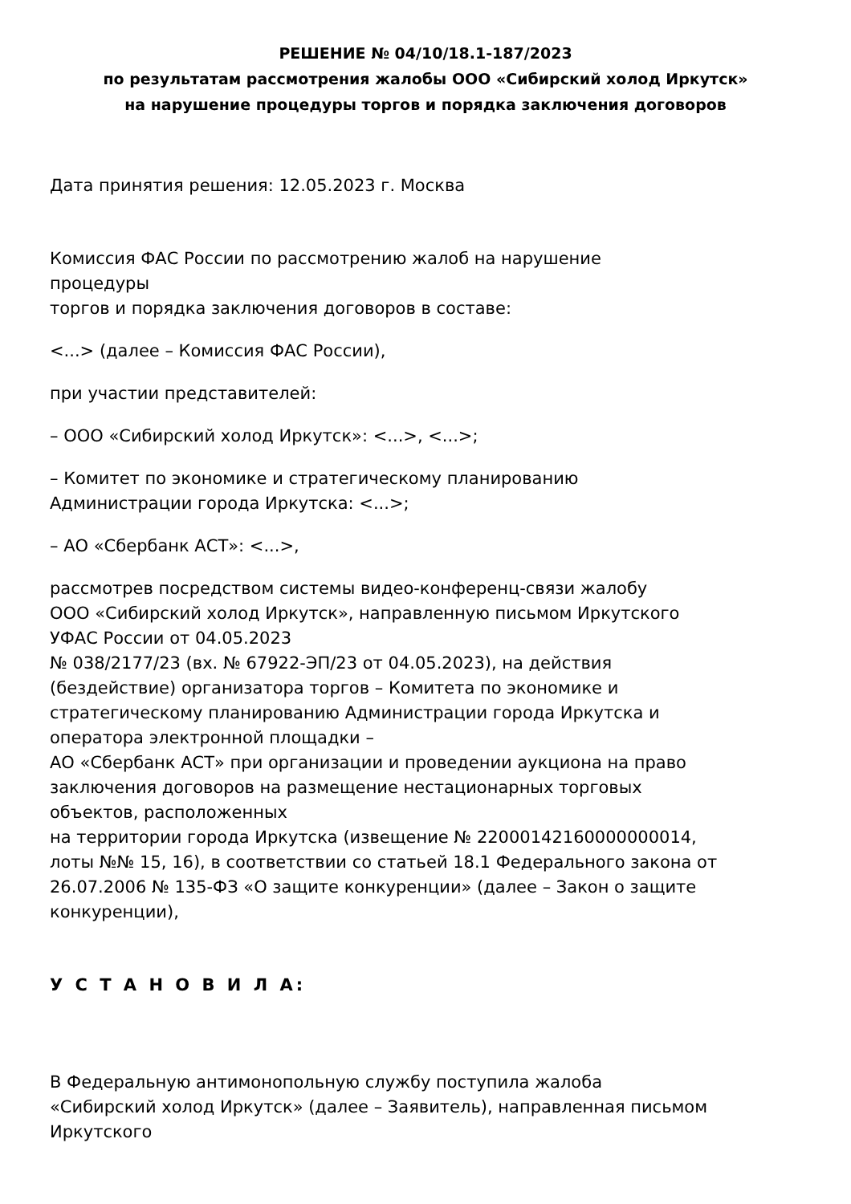РЕШЕНИЕ № 04/10/18.1-187/2023
по результатам рассмотрения жалобы ООО «Сибирский холод Иркутск»
на нарушение процедуры торгов и порядка заключения договоров
Дата принятия решения: 12.05.2023 г. Москва
Комиссия ФАС России по рассмотрению жалоб на нарушение
процедуры
торгов и порядка заключения договоров в составе:
<...> (далее – Комиссия ФАС России),
при участии представителей:
– ООО «Сибирский холод Иркутск»: <...>, <...>;
– Комитет по экономике и стратегическому планированию
Администрации города Иркутска: <...>;
– АО «Сбербанк АСТ»: <...>,
рассмотрев посредством системы видео-конференц-связи жалобу
ООО «Сибирский холод Иркутск», направленную письмом Иркутского
УФАС России от 04.05.2023
№ 038/2177/23 (вх. № 67922-ЭП/23 от 04.05.2023), на действия
(бездействие) организатора торгов – Комитета по экономике и
стратегическому планированию Администрации города Иркутска и
оператора электронной площадки –
АО «Сбербанк АСТ» при организации и проведении аукциона на право
заключения договоров на размещение нестационарных торговых
объектов, расположенных
на территории города Иркутска (извещение № 22000142160000000014,
лоты №№ 15, 16), в соответствии со статьей 18.1 Федерального закона от
26.07.2006 № 135-ФЗ «О защите конкуренции» (далее – Закон о защите
конкуренции),
У С Т А Н О В И Л А:
В Федеральную антимонопольную службу поступила жалоба
«Сибирский холод Иркутск» (далее – Заявитель), направленная письмом
Иркутского